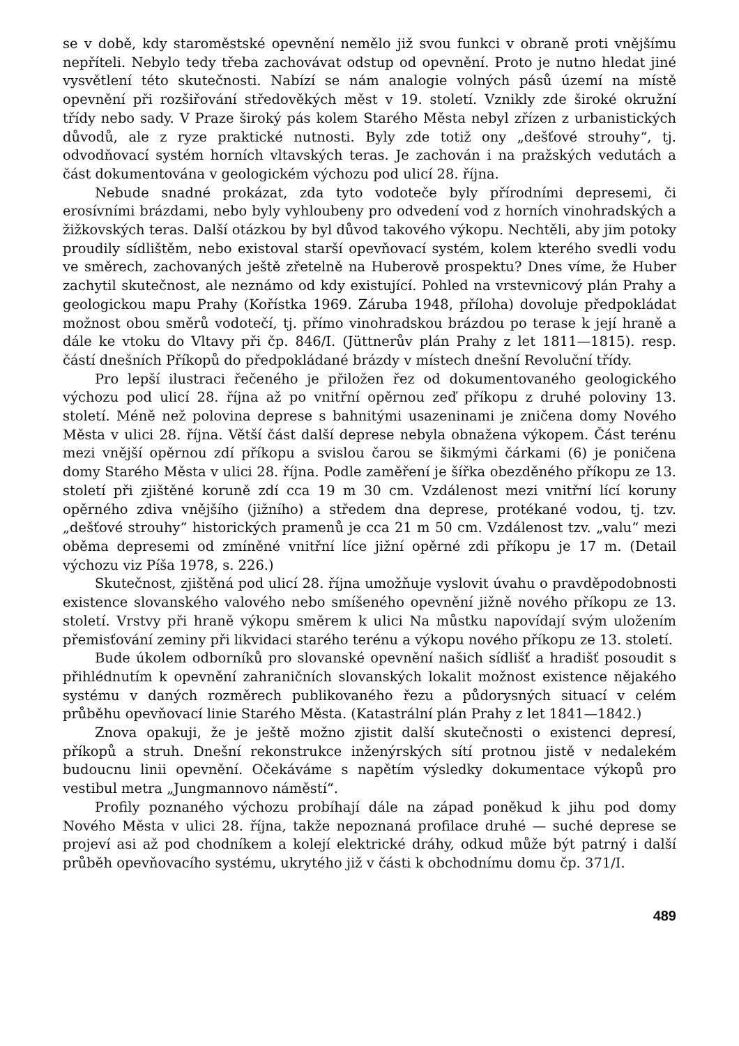se v době, kdy staroměstské opevnění nemělo již svou funkci v obraně proti vnějšímu nepříteli. Nebylo tedy třeba zachovávat odstup od opevnění. Proto je nutno hledat jiné vysvětlení této skutečnosti. Nabízí se nám analogie volných pásů území na místě opevnění při rozšiřování středověkých měst v 19. století. Vznikly zde široké okružní třídy nebo sady. V Praze široký pás kolem Starého Města nebyl zřízen z urbanistických důvodů, ale z ryze praktické nutnosti. Byly zde totiž ony „dešťové strouhy“, tj. odvodňovací systém horních vltavských teras. Je zachován i na pražských vedutách a část dokumentována v geologickém výchozu pod ulicí 28. října.
Nebude snadné prokázat, zda tyto vodoteče byly přírodními depresemi, či erosívními brázdami, nebo byly vyhloubeny pro odvedení vod z horních vinohradských a žižkovských teras. Další otázkou by byl důvod takového výkopu. Nechtěli, aby jim potoky proudily sídlištěm, nebo existoval starší opevňovací systém, kolem kterého svedli vodu ve směrech, zachovaných ještě zřetelně na Huberově prospektu? Dnes víme, že Huber zachytil skutečnost, ale neznámo od kdy existující. Pohled na vrstevnicový plán Prahy a geologickou mapu Prahy (Kořístka 1969. Záruba 1948, příloha) dovoluje předpokládat možnost obou směrů vodotečí, tj. přímo vinohradskou brázdou po terase k její hraně a dále ke vtoku do Vltavy při čp. 846/I. (Jüttnerův plán Prahy z let 1811—1815). resp. částí dnešních Příkopů do předpokládané brázdy v místech dnešní Revoluční třídy.
Pro lepší ilustraci řečeného je přiložen řez od dokumentovaného geologického výchozu pod ulicí 28. října až po vnitřní opěrnou zeď příkopu z druhé poloviny 13. století. Méně než polovina deprese s bahnitými usazeninami je zničena domy Nového Města v ulici 28. října. Větší část další deprese nebyla obnažena výkopem. Část terénu mezi vnější opěrnou zdí příkopu a svislou čarou se šikmými čárkami (6) je poničena domy Starého Města v ulici 28. října. Podle zaměření je šířka obezděného příkopu ze 13. století při zjištěné koruně zdí cca 19 m 30 cm. Vzdálenost mezi vnitřní lící koruny opěrného zdiva vnějšího (jižního) a středem dna deprese, protékané vodou, tj. tzv. „dešťové strouhy“ historických pramenů je cca 21 m 50 cm. Vzdálenost tzv. „valu“ mezi oběma depresemi od zmíněné vnitřní líce jižní opěrné zdi příkopu je 17 m. (Detail výchozu viz Píša 1978, s. 226.)
Skutečnost, zjištěná pod ulicí 28. října umožňuje vyslovit úvahu o pravděpodobnosti existence slovanského valového nebo smíšeného opevnění jižně nového příkopu ze 13. století. Vrstvy při hraně výkopu směrem k ulici Na můstku napovídají svým uložením přemisťování zeminy při likvidaci starého terénu a výkopu nového příkopu ze 13. století.
Bude úkolem odborníků pro slovanské opevnění našich sídlišť a hradišť posoudit s přihlédnutím k opevnění zahraničních slovanských lokalit možnost existence nějakého systému v daných rozměrech publikovaného řezu a půdorysných situací v celém průběhu opevňovací linie Starého Města. (Katastrální plán Prahy z let 1841—1842.)
Znova opakuji, že je ještě možno zjistit další skutečnosti o existenci depresí, příkopů a struh. Dnešní rekonstrukce inženýrských sítí protnou jistě v nedalekém budoucnu linii opevnění. Očekáváme s napětím výsledky dokumentace výkopů pro vestibul metra „Jungmannovo náměstí“.
Profily poznaného výchozu probíhají dále na západ poněkud k jihu pod domy Nového Města v ulici 28. října, takže nepoznaná profilace druhé — suché deprese se projeví asi až pod chodníkem a kolejí elektrické dráhy, odkud může být patrný i další průběh opevňovacího systému, ukrytého již v části k obchodnímu domu čp. 371/I.
489